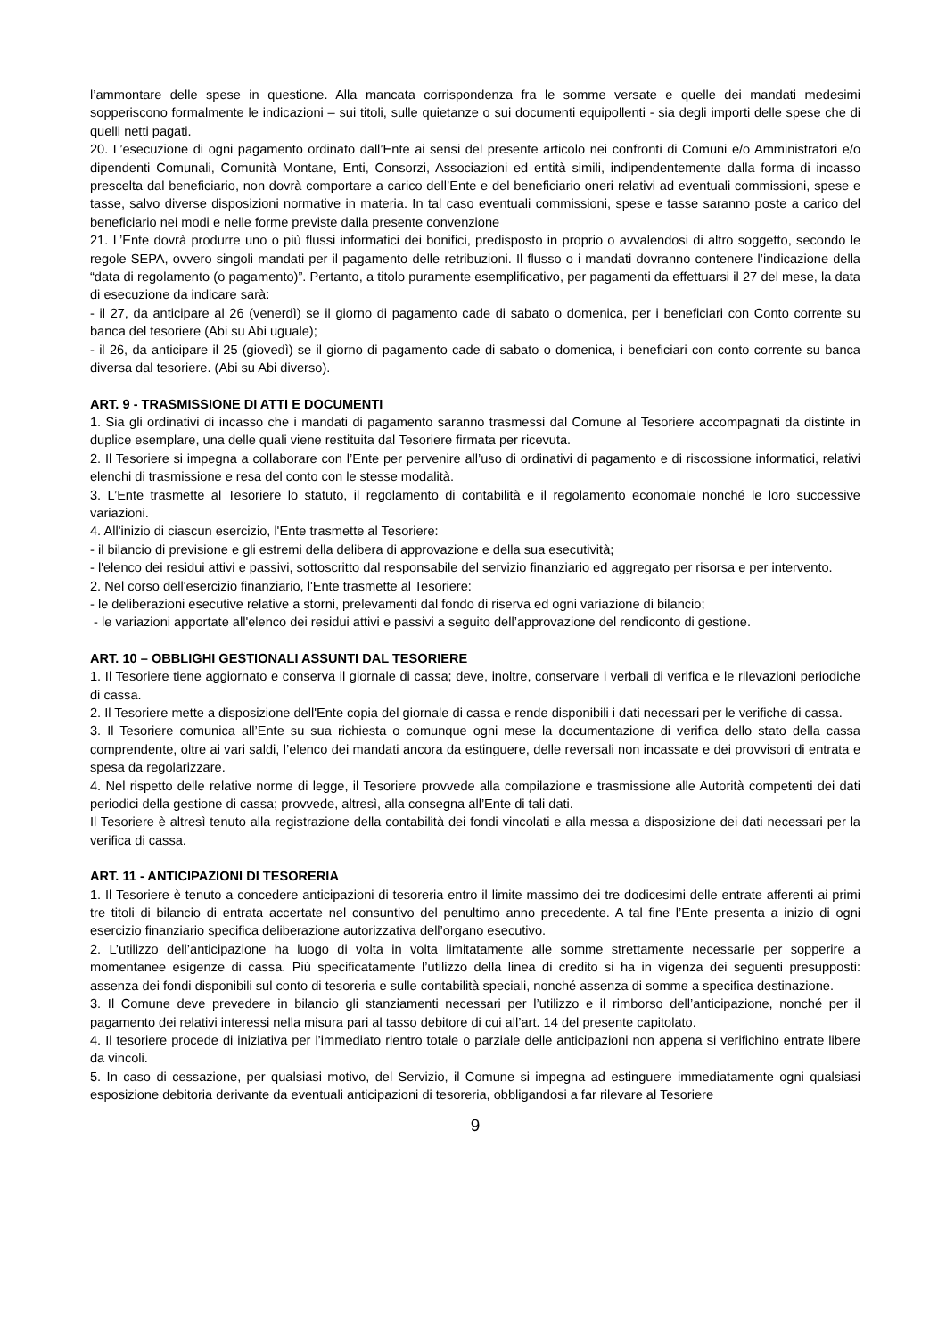l’ammontare delle spese in questione. Alla mancata corrispondenza fra le somme versate e quelle dei mandati medesimi sopperiscono formalmente le indicazioni – sui titoli, sulle quietanze o sui documenti equipollenti - sia degli importi delle spese che di quelli netti pagati.
20. L’esecuzione di ogni pagamento ordinato dall’Ente ai sensi del presente articolo nei confronti di Comuni e/o Amministratori e/o dipendenti Comunali, Comunità Montane, Enti, Consorzi, Associazioni ed entità simili, indipendentemente dalla forma di incasso prescelta dal beneficiario, non dovrà comportare a carico dell’Ente e del beneficiario oneri relativi ad eventuali commissioni, spese e tasse, salvo diverse disposizioni normative in materia. In tal caso eventuali commissioni, spese e tasse saranno poste a carico del beneficiario nei modi e nelle forme previste dalla presente convenzione
21. L’Ente dovrà produrre uno o più flussi informatici dei bonifici, predisposto in proprio o avvalendosi di altro soggetto, secondo le regole SEPA, ovvero singoli mandati per il pagamento delle retribuzioni. Il flusso o i mandati dovranno contenere l’indicazione della “data di regolamento (o pagamento)”. Pertanto, a titolo puramente esemplificativo, per pagamenti da effettuarsi il 27 del mese, la data di esecuzione da indicare sarà:
- il 27, da anticipare al 26 (venerdì) se il giorno di pagamento cade di sabato o domenica, per i beneficiari con Conto corrente su banca del tesoriere (Abi su Abi uguale);
- il 26, da anticipare il 25 (giovedì) se il giorno di pagamento cade di sabato o domenica, i beneficiari con conto corrente su banca diversa dal tesoriere. (Abi su Abi diverso).
ART. 9 - TRASMISSIONE DI ATTI E DOCUMENTI
1. Sia gli ordinativi di incasso che i mandati di pagamento saranno trasmessi dal Comune al Tesoriere accompagnati da distinte in duplice esemplare, una delle quali viene restituita dal Tesoriere firmata per ricevuta.
2. Il Tesoriere si impegna a collaborare con l’Ente per pervenire all’uso di ordinativi di pagamento e di riscossione informatici, relativi elenchi di trasmissione e resa del conto con le stesse modalità.
3. L’Ente trasmette al Tesoriere lo statuto, il regolamento di contabilità e il regolamento economale nonché le loro successive variazioni.
4. All'inizio di ciascun esercizio, l'Ente trasmette al Tesoriere:
- il bilancio di previsione e gli estremi della delibera di approvazione e della sua esecutività;
- l'elenco dei residui attivi e passivi, sottoscritto dal responsabile del servizio finanziario ed aggregato per risorsa e per intervento.
2. Nel corso dell'esercizio finanziario, l'Ente trasmette al Tesoriere:
- le deliberazioni esecutive relative a storni, prelevamenti dal fondo di riserva ed ogni variazione di bilancio;
- le variazioni apportate all'elenco dei residui attivi e passivi a seguito dell’approvazione del rendiconto di gestione.
ART. 10 – OBBLIGHI GESTIONALI ASSUNTI DAL TESORIERE
1. Il Tesoriere tiene aggiornato e conserva il giornale di cassa; deve, inoltre, conservare i verbali di verifica e le rilevazioni periodiche di cassa.
2. Il Tesoriere mette a disposizione dell'Ente copia del giornale di cassa e rende disponibili i dati necessari per le verifiche di cassa.
3. Il Tesoriere comunica all’Ente su sua richiesta o comunque ogni mese la documentazione di verifica dello stato della cassa comprendente, oltre ai vari saldi, l’elenco dei mandati ancora da estinguere, delle reversali non incassate e dei provvisori di entrata e spesa da regolarizzare.
4. Nel rispetto delle relative norme di legge, il Tesoriere provvede alla compilazione e trasmissione alle Autorità competenti dei dati periodici della gestione di cassa; provvede, altresì, alla consegna all’Ente di tali dati.
Il Tesoriere è altresì tenuto alla registrazione della contabilità dei fondi vincolati e alla messa a disposizione dei dati necessari per la verifica di cassa.
ART. 11 - ANTICIPAZIONI DI TESORERIA
1. Il Tesoriere è tenuto a concedere anticipazioni di tesoreria entro il limite massimo dei tre dodicesimi delle entrate afferenti ai primi tre titoli di bilancio di entrata accertate nel consuntivo del penultimo anno precedente. A tal fine l’Ente presenta a inizio di ogni esercizio finanziario specifica deliberazione autorizzativa dell’organo esecutivo.
2. L’utilizzo dell’anticipazione ha luogo di volta in volta limitatamente alle somme strettamente necessarie per sopperire a momentanee esigenze di cassa. Più specificatamente l’utilizzo della linea di credito si ha in vigenza dei seguenti presupposti: assenza dei fondi disponibili sul conto di tesoreria e sulle contabilità speciali, nonché assenza di somme a specifica destinazione.
3. Il Comune deve prevedere in bilancio gli stanziamenti necessari per l’utilizzo e il rimborso dell’anticipazione, nonché per il pagamento dei relativi interessi nella misura pari al tasso debitore di cui all’art. 14 del presente capitolato.
4. Il tesoriere procede di iniziativa per l’immediato rientro totale o parziale delle anticipazioni non appena si verifichino entrate libere da vincoli.
5. In caso di cessazione, per qualsiasi motivo, del Servizio, il Comune si impegna ad estinguere immediatamente ogni qualsiasi esposizione debitoria derivante da eventuali anticipazioni di tesoreria, obbligandosi a far rilevare al Tesoriere
9